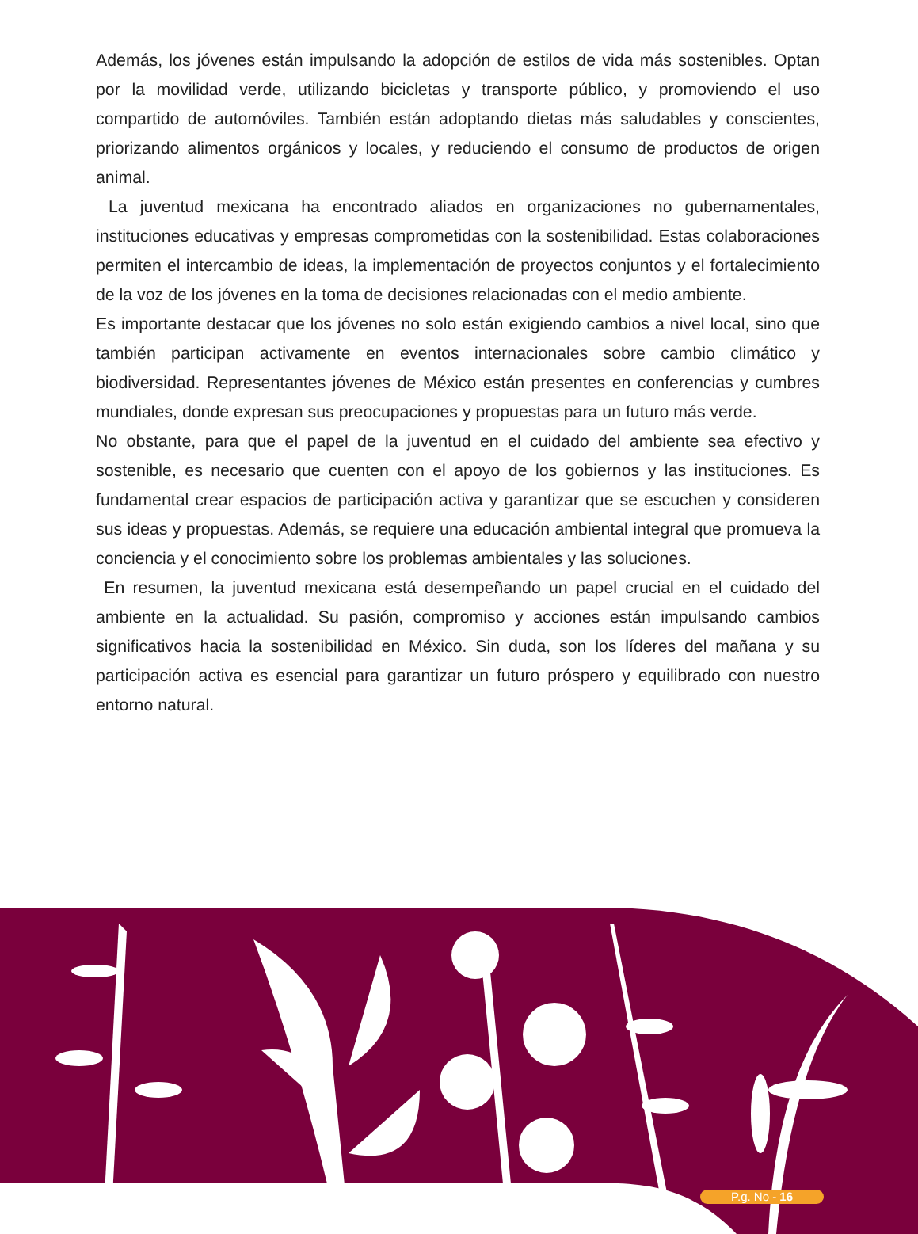Además, los jóvenes están impulsando la adopción de estilos de vida más sostenibles. Optan por la movilidad verde, utilizando bicicletas y transporte público, y promoviendo el uso compartido de automóviles. También están adoptando dietas más saludables y conscientes, priorizando alimentos orgánicos y locales, y reduciendo el consumo de productos de origen animal.
La juventud mexicana ha encontrado aliados en organizaciones no gubernamentales, instituciones educativas y empresas comprometidas con la sostenibilidad. Estas colaboraciones permiten el intercambio de ideas, la implementación de proyectos conjuntos y el fortalecimiento de la voz de los jóvenes en la toma de decisiones relacionadas con el medio ambiente.
Es importante destacar que los jóvenes no solo están exigiendo cambios a nivel local, sino que también participan activamente en eventos internacionales sobre cambio climático y biodiversidad. Representantes jóvenes de México están presentes en conferencias y cumbres mundiales, donde expresan sus preocupaciones y propuestas para un futuro más verde.
No obstante, para que el papel de la juventud en el cuidado del ambiente sea efectivo y sostenible, es necesario que cuenten con el apoyo de los gobiernos y las instituciones. Es fundamental crear espacios de participación activa y garantizar que se escuchen y consideren sus ideas y propuestas. Además, se requiere una educación ambiental integral que promueva la conciencia y el conocimiento sobre los problemas ambientales y las soluciones.
En resumen, la juventud mexicana está desempeñando un papel crucial en el cuidado del ambiente en la actualidad. Su pasión, compromiso y acciones están impulsando cambios significativos hacia la sostenibilidad en México. Sin duda, son los líderes del mañana y su participación activa es esencial para garantizar un futuro próspero y equilibrado con nuestro entorno natural.
P.g. No - 16